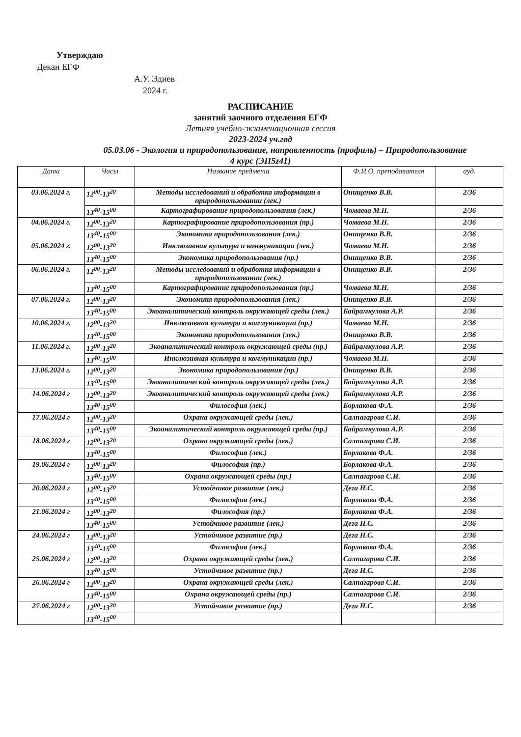Утверждаю
Декан ЕГФ
А.У. Эдиев
2024 г.
РАСПИСАНИЕ
занятий заочного отделения ЕГФ
Летняя учебно-экзаменационная сессия
2023-2024 уч.год
05.03.06 - Экология и природопользование, направленность (профиль) – Природопользование
4 курс (ЭП5z41)
| Дата | Часы | Название предмета | Ф.И.О. преподавателя | ауд. |
| --- | --- | --- | --- | --- |
| 03.06.2024 г. | 12<sup>00</sup>-13<sup>20</sup> | Методы исследований и обработка информации в природопользовании (лек.) | Онищенко В.В. | 2/36 |
| | 13<sup>40</sup>-15<sup>00</sup> | Картографирование природопользования (лек.) | Чомаева М.Н. | 2/36 |
| 04.06.2024 г. | 12<sup>00</sup>-13<sup>20</sup> | Картографирование природопользования (пр.) | Чомаева М.Н. | 2/36 |
| | 13<sup>40</sup>-15<sup>00</sup> | Экономика природопользования (лек.) | Онищенко В.В. | 2/36 |
| 05.06.2024 г. | 12<sup>00</sup>-13<sup>20</sup> | Инклюзивная культура и коммуникации (лек.) | Чомаева М.Н. | 2/36 |
| | 13<sup>40</sup>-15<sup>00</sup> | Экономика природопользования (пр.) | Онищенко В.В. | 2/36 |
| 06.06.2024 г. | 12<sup>00</sup>-13<sup>20</sup> | Методы исследований и обработка информации в природопользовании (лек.) | Онищенко В.В. | 2/36 |
| | 13<sup>40</sup>-15<sup>00</sup> | Картографирование природопользования (пр.) | Чомаева М.Н. | 2/36 |
| 07.06.2024 г. | 12<sup>00</sup>-13<sup>20</sup> | Экономика природопользования (лек.) | Онищенко В.В. | 2/36 |
| | 13<sup>40</sup>-15<sup>00</sup> | Экоаналитический контроль окружающей среды (лек.) | Байрамкулова А.Р. | 2/36 |
| 10.06.2024 г. | 12<sup>00</sup>-13<sup>20</sup> | Инклюзивная культура и коммуникации (пр.) | Чомаева М.Н. | 2/36 |
| | 13<sup>40</sup>-15<sup>00</sup> | Экономика природопользования (лек.) | Онищенко В.В. | 2/36 |
| 11.06.2024 г. | 12<sup>00</sup>-13<sup>20</sup> | Экоаналитический контроль окружающей среды (пр.) | Байрамкулова А.Р. | 2/36 |
| | 13<sup>40</sup>-15<sup>00</sup> | Инклюзивная культура и коммуникации (пр.) | Чомаева М.Н. | 2/36 |
| 13.06.2024 г. | 12<sup>00</sup>-13<sup>20</sup> | Экономика природопользования (пр.) | Онищенко В.В. | 2/36 |
| | 13<sup>40</sup>-15<sup>00</sup> | Экоаналитический контроль окружающей среды (лек.) | Байрамкулова А.Р. | 2/36 |
| 14.06.2024 г | 12<sup>00</sup>-13<sup>20</sup> | Экоаналитический контроль окружающей среды (лек.) | Байрамкулова А.Р. | 2/36 |
| | 13<sup>40</sup>-15<sup>00</sup> | Философия (лек.) | Борлакова Ф.А. | 2/36 |
| 17.06.2024 г | 12<sup>00</sup>-13<sup>20</sup> | Охрана окружающей среды (лек.) | Салпагарова С.И. | 2/36 |
| | 13<sup>40</sup>-15<sup>00</sup> | Экоаналитический контроль окружающей среды (пр.) | Байрамкулова А.Р. | 2/36 |
| 18.06.2024 г | 12<sup>00</sup>-13<sup>20</sup> | Охрана окружающей среды (лек.) | Салпагарова С.И. | 2/36 |
| | 13<sup>40</sup>-15<sup>00</sup> | Философия (лек.) | Борлакова Ф.А. | 2/36 |
| 19.06.2024 г | 12<sup>00</sup>-13<sup>20</sup> | Философия (пр.) | Борлакова Ф.А. | 2/36 |
| | 13<sup>40</sup>-15<sup>00</sup> | Охрана окружающей среды (пр.) | Салпагарова С.И. | 2/36 |
| 20.06.2024 г | 12<sup>00</sup>-13<sup>20</sup> | Устойчивое развитие (лек.) | Дега Н.С. | 2/36 |
| | 13<sup>40</sup>-15<sup>00</sup> | Философия (лек.) | Борлакова Ф.А. | 2/36 |
| 21.06.2024 г | 12<sup>00</sup>-13<sup>20</sup> | Философия (пр.) | Борлакова Ф.А. | 2/36 |
| | 13<sup>40</sup>-15<sup>00</sup> | Устойчивое развитие (лек.) | Дега Н.С. | 2/36 |
| 24.06.2024 г | 12<sup>00</sup>-13<sup>20</sup> | Устойчивое развитие (пр.) | Дега Н.С. | 2/36 |
| | 13<sup>40</sup>-15<sup>00</sup> | Философия (лек.) | Борлакова Ф.А. | 2/36 |
| 25.06.2024 г | 12<sup>00</sup>-13<sup>20</sup> | Охрана окружающей среды (лек.) | Салпагарова С.И. | 2/36 |
| | 13<sup>40</sup>-15<sup>00</sup> | Устойчивое развитие (пр.) | Дега Н.С. | 2/36 |
| 26.06.2024 г | 12<sup>00</sup>-13<sup>20</sup> | Охрана окружающей среды (лек.) | Салпагарова С.И. | 2/36 |
| | 13<sup>40</sup>-15<sup>00</sup> | Охрана окружающей среды (пр.) | Салпагарова С.И. | 2/36 |
| 27.06.2024 г | 12<sup>00</sup>-13<sup>20</sup> | Устойчивое развитие (пр.) | Дега Н.С. | 2/36 |
| | 13<sup>40</sup>-15<sup>00</sup> | | | |